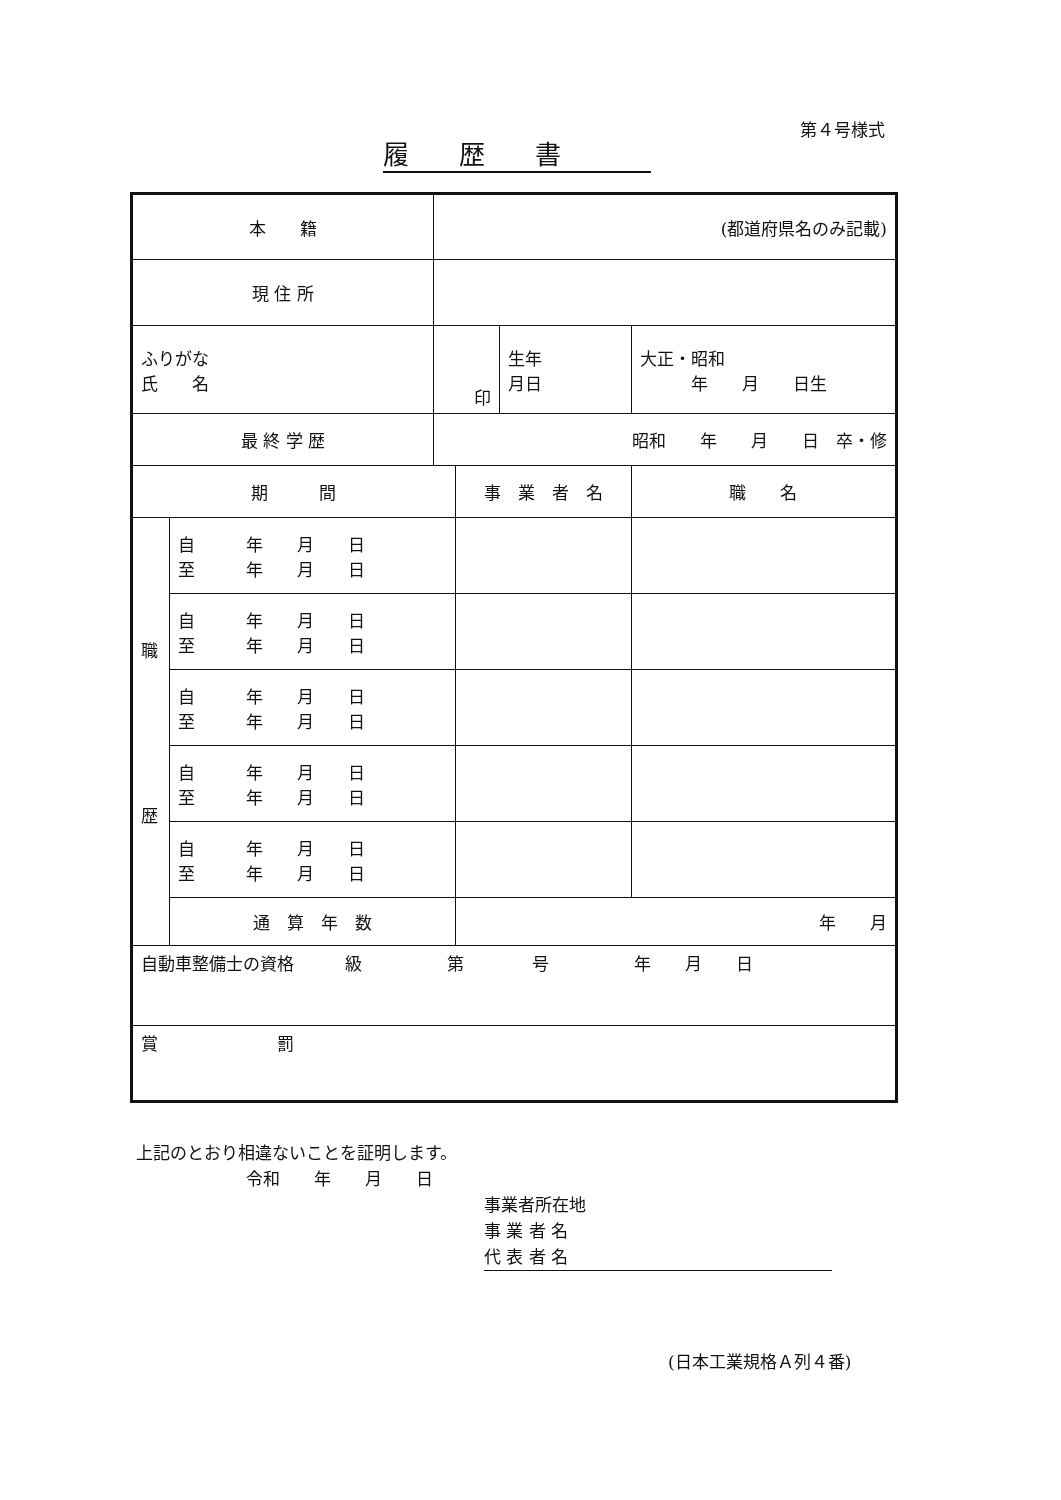第４号様式
履歴書
| 本 籍 | | (都道府県名のみ記載) | | | | |
| 現 住 所 | | | | | | |
| ふりがな 氏 名 | | 印 | | 生年 月日 | 大正・昭和 年 月 日生 | |
| 最 終 学 歴 | | 昭和 年 月 日 卒・修 | | | | |
| 期 間 | | | 事 業 者 名 | | | 職 名 |
| 職 歴 | 自 年 月 日 至 年 月 日 | | | | | |
| | 自 年 月 日 至 年 月 日 | | | | | |
| | 自 年 月 日 至 年 月 日 | | | | | |
| | 自 年 月 日 至 年 月 日 | | | | | |
| | 自 年 月 日 至 年 月 日 | | | | | |
| | 通 算 年 数 | | 年 月 | | | |
| 自動車整備士の資格 級 第 号 年 月 日 | | | | | | |
| 賞 罰 | | | | | | |
上記のとおり相違ないことを証明します。
令和　　年　　月　　日
事業者所在地
事 業 者 名
代 表 者 名
(日本工業規格Ａ列４番)